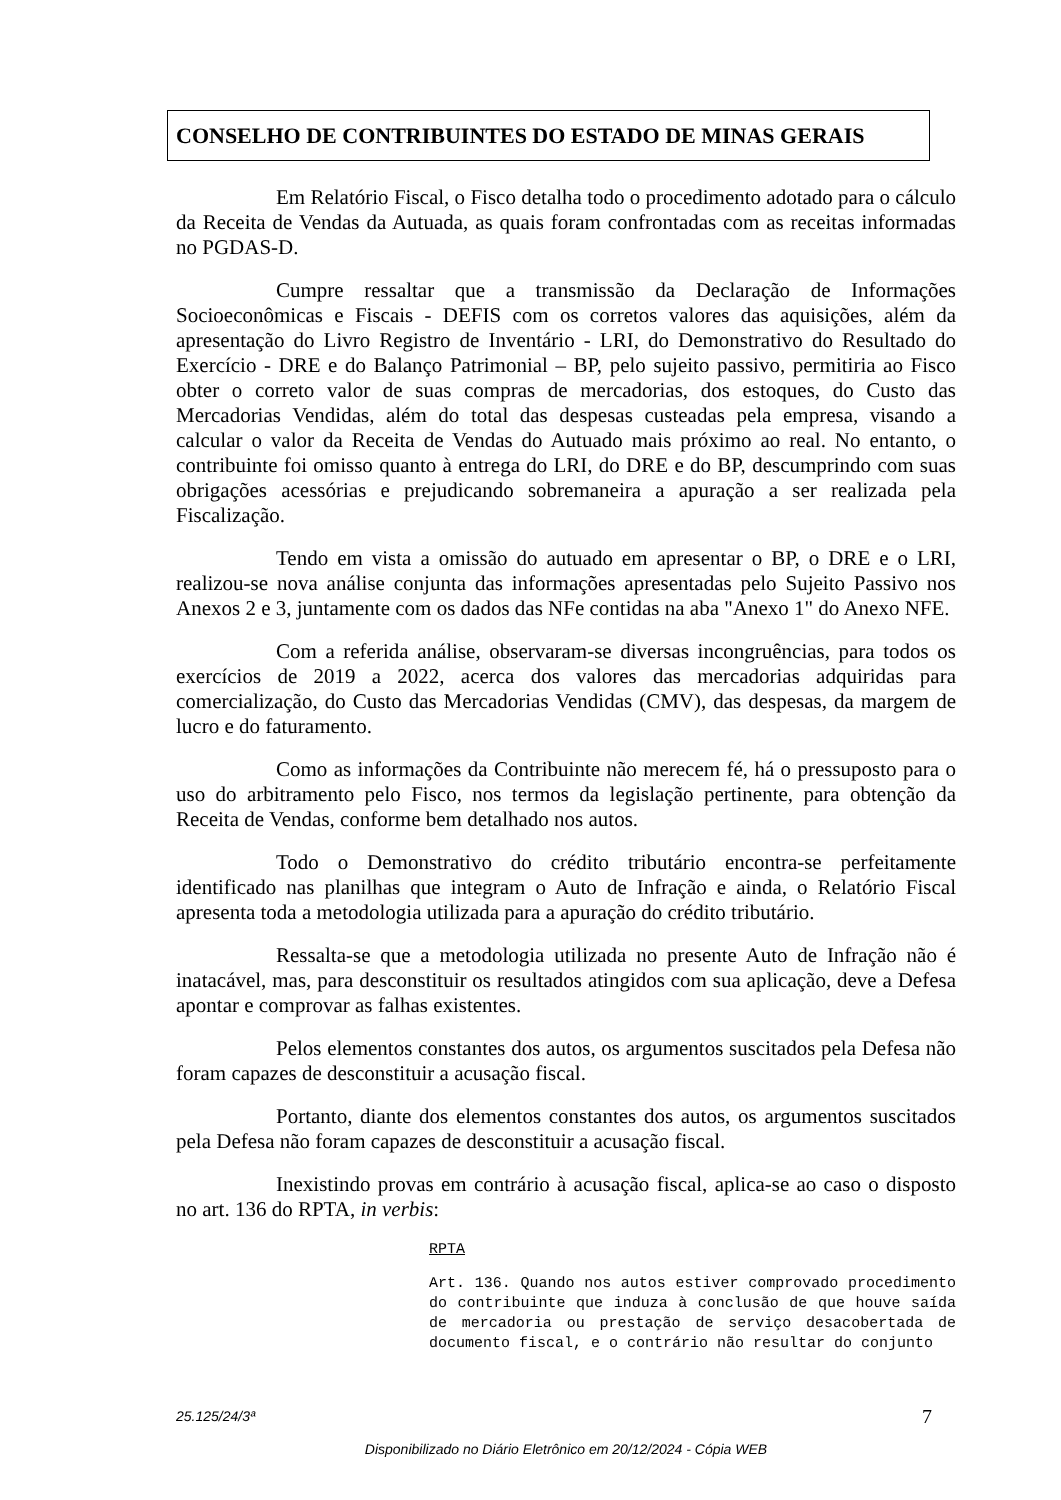CONSELHO DE CONTRIBUINTES DO ESTADO DE MINAS GERAIS
Em Relatório Fiscal, o Fisco detalha todo o procedimento adotado para o cálculo da Receita de Vendas da Autuada, as quais foram confrontadas com as receitas informadas no PGDAS-D.
Cumpre ressaltar que a transmissão da Declaração de Informações Socioeconômicas e Fiscais - DEFIS com os corretos valores das aquisições, além da apresentação do Livro Registro de Inventário - LRI, do Demonstrativo do Resultado do Exercício - DRE e do Balanço Patrimonial – BP, pelo sujeito passivo, permitiria ao Fisco obter o correto valor de suas compras de mercadorias, dos estoques, do Custo das Mercadorias Vendidas, além do total das despesas custeadas pela empresa, visando a calcular o valor da Receita de Vendas do Autuado mais próximo ao real. No entanto, o contribuinte foi omisso quanto à entrega do LRI, do DRE e do BP, descumprindo com suas obrigações acessórias e prejudicando sobremaneira a apuração a ser realizada pela Fiscalização.
Tendo em vista a omissão do autuado em apresentar o BP, o DRE e o LRI, realizou-se nova análise conjunta das informações apresentadas pelo Sujeito Passivo nos Anexos 2 e 3, juntamente com os dados das NFe contidas na aba "Anexo 1" do Anexo NFE.
Com a referida análise, observaram-se diversas incongruências, para todos os exercícios de 2019 a 2022, acerca dos valores das mercadorias adquiridas para comercialização, do Custo das Mercadorias Vendidas (CMV), das despesas, da margem de lucro e do faturamento.
Como as informações da Contribuinte não merecem fé, há o pressuposto para o uso do arbitramento pelo Fisco, nos termos da legislação pertinente, para obtenção da Receita de Vendas, conforme bem detalhado nos autos.
Todo o Demonstrativo do crédito tributário encontra-se perfeitamente identificado nas planilhas que integram o Auto de Infração e ainda, o Relatório Fiscal apresenta toda a metodologia utilizada para a apuração do crédito tributário.
Ressalta-se que a metodologia utilizada no presente Auto de Infração não é inatacável, mas, para desconstituir os resultados atingidos com sua aplicação, deve a Defesa apontar e comprovar as falhas existentes.
Pelos elementos constantes dos autos, os argumentos suscitados pela Defesa não foram capazes de desconstituir a acusação fiscal.
Portanto, diante dos elementos constantes dos autos, os argumentos suscitados pela Defesa não foram capazes de desconstituir a acusação fiscal.
Inexistindo provas em contrário à acusação fiscal, aplica-se ao caso o disposto no art. 136 do RPTA, in verbis:
RPTA
Art. 136. Quando nos autos estiver comprovado procedimento do contribuinte que induza à conclusão de que houve saída de mercadoria ou prestação de serviço desacobertada de documento fiscal, e o contrário não resultar do conjunto
25.125/24/3ª 7
Disponibilizado no Diário Eletrônico em 20/12/2024 - Cópia WEB